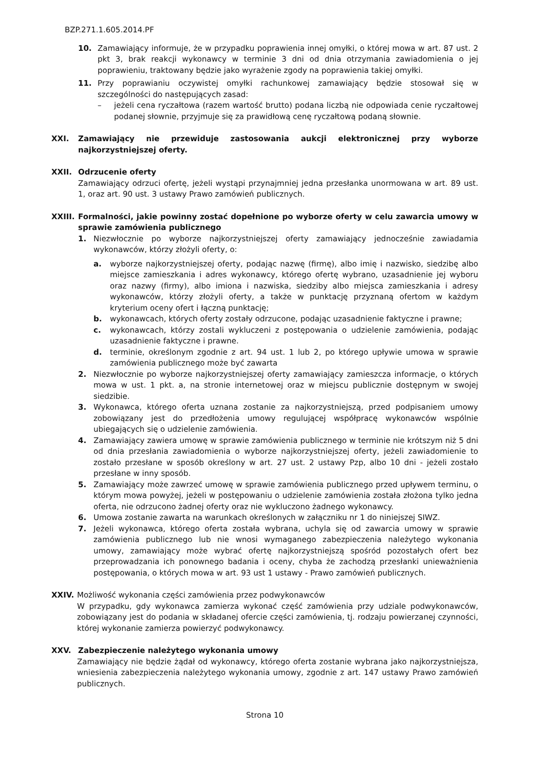BZP.271.1.605.2014.PF
10. Zamawiający informuje, że w przypadku poprawienia innej omyłki, o której mowa w art. 87 ust. 2 pkt 3, brak reakcji wykonawcy w terminie 3 dni od dnia otrzymania zawiadomienia o jej poprawieniu, traktowany będzie jako wyrażenie zgody na poprawienia takiej omyłki.
11. Przy poprawianiu oczywistej omyłki rachunkowej zamawiający będzie stosował się w szczególności do następujących zasad:
– jeżeli cena ryczałtowa (razem wartość brutto) podana liczbą nie odpowiada cenie ryczałtowej podanej słownie, przyjmuje się za prawidłową cenę ryczałtową podaną słownie.
XXI. Zamawiający nie przewiduje zastosowania aukcji elektronicznej przy wyborze najkorzystniejszej oferty.
XXII. Odrzucenie oferty
Zamawiający odrzuci ofertę, jeżeli wystąpi przynajmniej jedna przesłanka unormowana w art. 89 ust. 1, oraz art. 90 ust. 3 ustawy Prawo zamówień publicznych.
XXIII. Formalności, jakie powinny zostać dopełnione po wyborze oferty w celu zawarcia umowy w sprawie zamówienia publicznego
1. Niezwłocznie po wyborze najkorzystniejszej oferty zamawiający jednocześnie zawiadamia wykonawców, którzy złożyli oferty, o:
a. wyborze najkorzystniejszej oferty, podając nazwę (firmę), albo imię i nazwisko, siedzibę albo miejsce zamieszkania i adres wykonawcy, którego ofertę wybrano, uzasadnienie jej wyboru oraz nazwy (firmy), albo imiona i nazwiska, siedziby albo miejsca zamieszkania i adresy wykonawców, którzy złożyli oferty, a także w punktację przyznaną ofertom w każdym kryterium oceny ofert i łączną punktację;
b. wykonawcach, których oferty zostały odrzucone, podając uzasadnienie faktyczne i prawne;
c. wykonawcach, którzy zostali wykluczeni z postępowania o udzielenie zamówienia, podając uzasadnienie faktyczne i prawne.
d. terminie, określonym zgodnie z art. 94 ust. 1 lub 2, po którego upływie umowa w sprawie zamówienia publicznego może być zawarta
2. Niezwłocznie po wyborze najkorzystniejszej oferty zamawiający zamieszcza informacje, o których mowa w ust. 1 pkt. a, na stronie internetowej oraz w miejscu publicznie dostępnym w swojej siedzibie.
3. Wykonawca, którego oferta uznana zostanie za najkorzystniejszą, przed podpisaniem umowy zobowiązany jest do przedłożenia umowy regulującej współpracę wykonawców wspólnie ubiegających się o udzielenie zamówienia.
4. Zamawiający zawiera umowę w sprawie zamówienia publicznego w terminie nie krótszym niż 5 dni od dnia przesłania zawiadomienia o wyborze najkorzystniejszej oferty, jeżeli zawiadomienie to zostało przesłane w sposób określony w art. 27 ust. 2 ustawy Pzp, albo 10 dni - jeżeli zostało przesłane w inny sposób.
5. Zamawiający może zawrzeć umowę w sprawie zamówienia publicznego przed upływem terminu, o którym mowa powyżej, jeżeli w postępowaniu o udzielenie zamówienia została złożona tylko jedna oferta, nie odrzucono żadnej oferty oraz nie wykluczono żadnego wykonawcy.
6. Umowa zostanie zawarta na warunkach określonych w załączniku nr 1 do niniejszej SIWZ.
7. Jeżeli wykonawca, którego oferta została wybrana, uchyla się od zawarcia umowy w sprawie zamówienia publicznego lub nie wnosi wymaganego zabezpieczenia należytego wykonania umowy, zamawiający może wybrać ofertę najkorzystniejszą spośród pozostałych ofert bez przeprowadzania ich ponownego badania i oceny, chyba że zachodzą przesłanki unieważnienia postępowania, o których mowa w art. 93 ust 1 ustawy - Prawo zamówień publicznych.
XXIV. Możliwość wykonania części zamówienia przez podwykonawców
W przypadku, gdy wykonawca zamierza wykonać część zamówienia przy udziale podwykonawców, zobowiązany jest do podania w składanej ofercie części zamówienia, tj. rodzaju powierzanej czynności, której wykonanie zamierza powierzyć podwykonawcy.
XXV. Zabezpieczenie należytego wykonania umowy
Zamawiający nie będzie żądał od wykonawcy, którego oferta zostanie wybrana jako najkorzystniejsza, wniesienia zabezpieczenia należytego wykonania umowy, zgodnie z art. 147 ustawy Prawo zamówień publicznych.
Strona 10